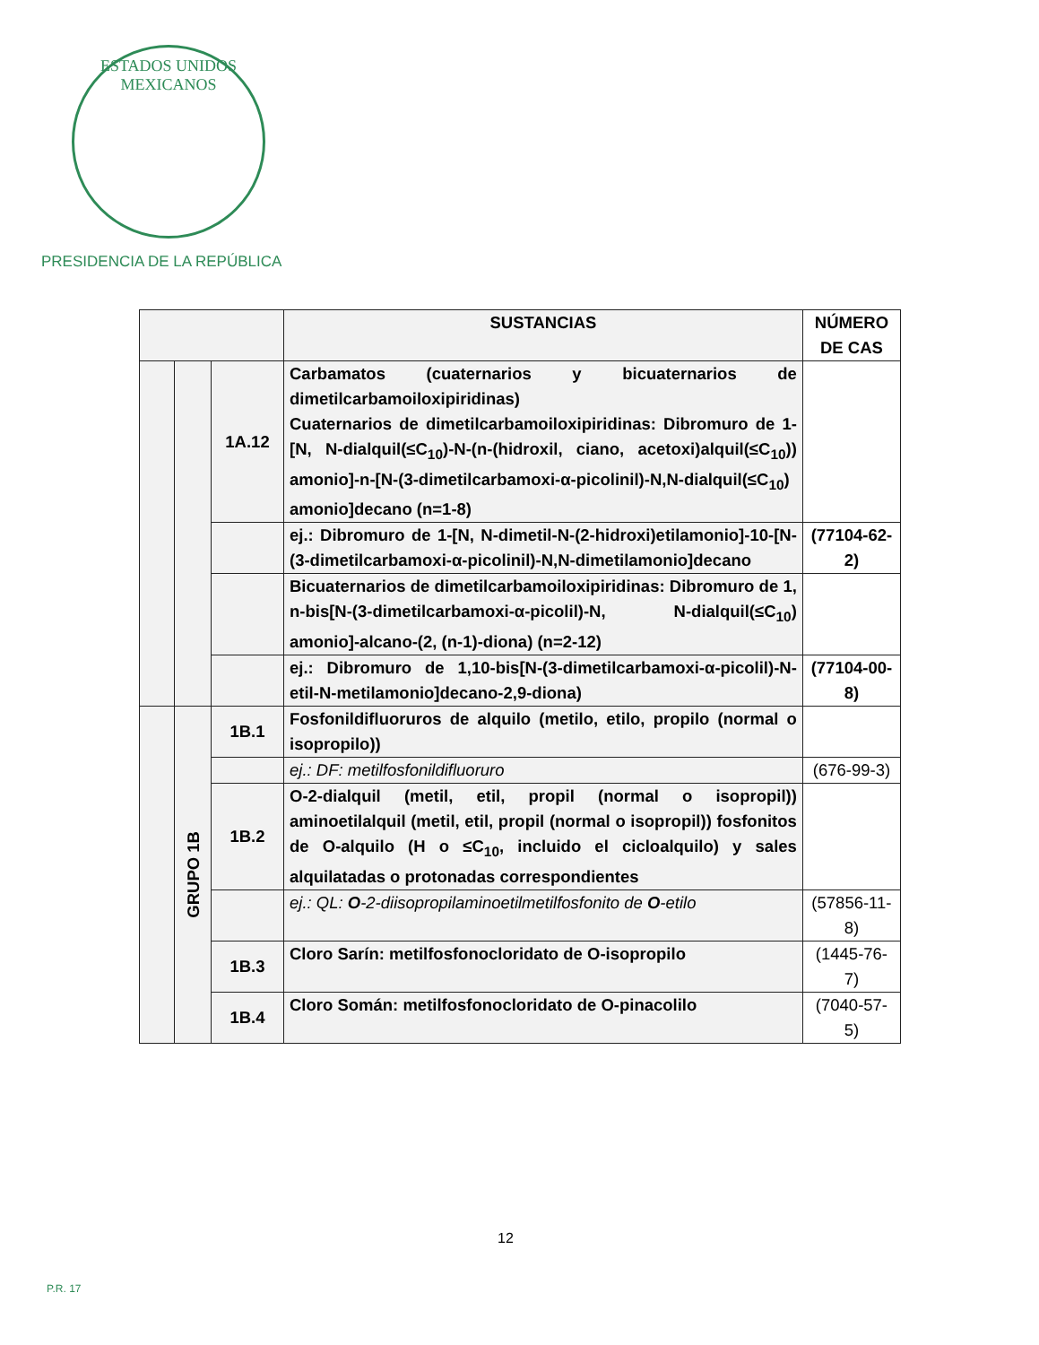ESTADOS UNIDOS MEXICANOS
PRESIDENCIA DE LA REPÚBLICA
| | | | SUSTANCIAS | NÚMERO DE CAS |
| --- | --- | --- | --- | --- |
| | | 1A.12 | Carbamatos (cuaternarios y bicuaternarios de dimetilcarbamoiloxipiridinas) Cuaternarios de dimetilcarbamoiloxipiridinas: Dibromuro de 1-[N, N-dialquil(≤C<sub>10</sub>)-N-(n-(hidroxil, ciano, acetoxi)alquil(≤C<sub>10</sub>)) amonio]-n-[N-(3-dimetilcarbamoxi-α-picolinil)-N,N-dialquil(≤C<sub>10</sub>) amonio]decano (n=1-8) | |
| | | | ej.: Dibromuro de 1-[N, N-dimetil-N-(2-hidroxi)etilamonio]-10-[N-(3-dimetilcarbamoxi-α-picolinil)-N,N-dimetilamonio]decano | (77104-62-2) |
| | | | Bicuaternarios de dimetilcarbamoiloxipiridinas: Dibromuro de 1, n-bis[N-(3-dimetilcarbamoxi-α-picolil)-N, N-dialquil(≤C<sub>10</sub>) amonio]-alcano-(2, (n-1)-diona) (n=2-12) | |
| | | | ej.: Dibromuro de 1,10-bis[N-(3-dimetilcarbamoxi-α-picolil)-N-etil-N-metilamonio]decano-2,9-diona) | (77104-00-8) |
| | GRUPO 1B | 1B.1 | Fosfonildifluoruros de alquilo (metilo, etilo, propilo (normal o isopropilo)) | |
| | | | ej.: DF: metilfosfonildifluoruro | (676-99-3) |
| | | 1B.2 | O-2-dialquil (metil, etil, propil (normal o isopropil)) aminoetilalquil (metil, etil, propil (normal o isopropil)) fosfonitos de O-alquilo (H o ≤C<sub>10</sub>, incluido el cicloalquilo) y sales alquilatadas o protonadas correspondientes | |
| | | | ej.: QL: O -2-diisopropilaminoetilmetilfosfonito de O -etilo | (57856-11-8) |
| | | 1B.3 | Cloro Sarín: metilfosfonocloridato de O-isopropilo | (1445-76-7) |
| | | 1B.4 | Cloro Somán: metilfosfonocloridato de O-pinacolilo | (7040-57-5) |
12
P.R. 17